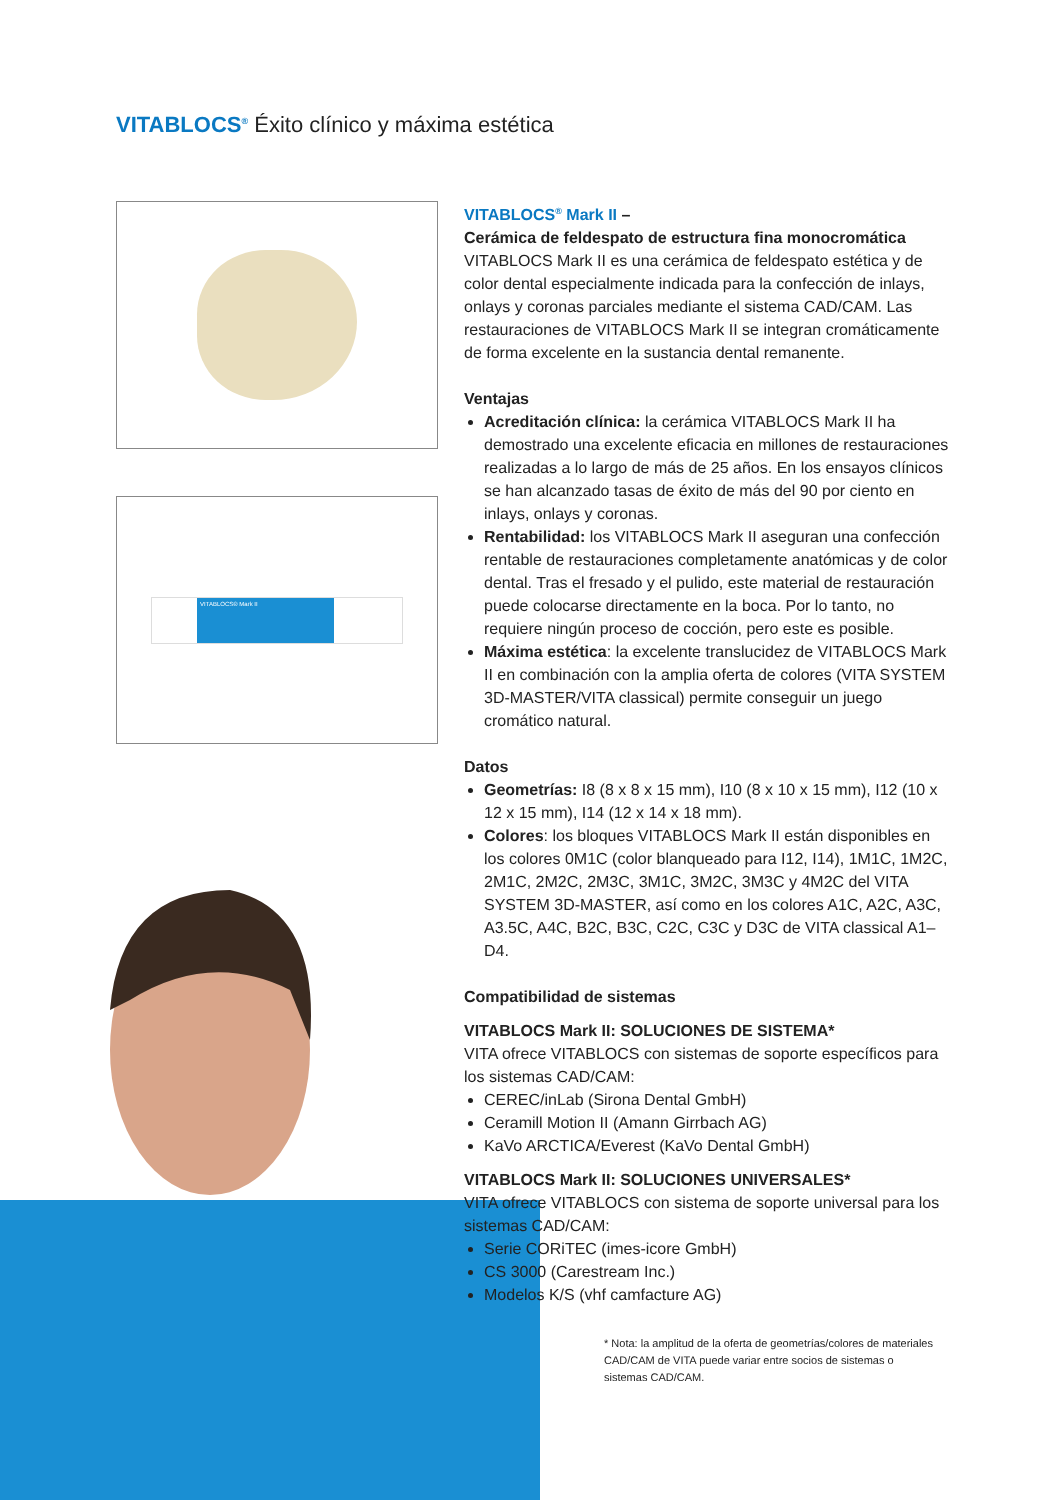VITABLOCS<sup>®</sup> Éxito clínico y máxima estética
VITABLOCS® Mark II
VITABLOCS<sup>®</sup> Mark II –
Cerámica de feldespato de estructura fina monocromática
VITABLOCS Mark II es una cerámica de feldespato estética y de color dental especialmente indicada para la confección de inlays, onlays y coronas parciales mediante el sistema CAD/CAM. Las restauraciones de VITABLOCS Mark II se integran cromáticamente de forma excelente en la sustancia dental remanente.
Ventajas
Acreditación clínica: la cerámica VITABLOCS Mark II ha demostrado una excelente eficacia en millones de restauraciones realizadas a lo largo de más de 25 años. En los ensayos clínicos se han alcanzado tasas de éxito de más del 90 por ciento en inlays, onlays y coronas.
Rentabilidad: los VITABLOCS Mark II aseguran una confección rentable de restauraciones completamente anatómicas y de color dental. Tras el fresado y el pulido, este material de restauración puede colocarse directamente en la boca. Por lo tanto, no requiere ningún proceso de cocción, pero este es posible.
Máxima estética: la excelente translucidez de VITABLOCS Mark II en combinación con la amplia oferta de colores (VITA SYSTEM 3D-MASTER/VITA classical) permite conseguir un juego cromático natural.
Datos
Geometrías: I8 (8 x 8 x 15 mm), I10 (8 x 10 x 15 mm), I12 (10 x 12 x 15 mm), I14 (12 x 14 x 18 mm).
Colores: los bloques VITABLOCS Mark II están disponibles en los colores 0M1C (color blanqueado para I12, I14), 1M1C, 1M2C, 2M1C, 2M2C, 2M3C, 3M1C, 3M2C, 3M3C y 4M2C del VITA SYSTEM 3D-MASTER, así como en los colores A1C, A2C, A3C, A3.5C, A4C, B2C, B3C, C2C, C3C y D3C de VITA classical A1–D4.
Compatibilidad de sistemas
VITABLOCS Mark II: SOLUCIONES DE SISTEMA*
VITA ofrece VITABLOCS con sistemas de soporte específicos para los sistemas CAD/CAM:
CEREC/inLab (Sirona Dental GmbH)
Ceramill Motion II (Amann Girrbach AG)
KaVo ARCTICA/Everest (KaVo Dental GmbH)
VITABLOCS Mark II: SOLUCIONES UNIVERSALES*
VITA ofrece VITABLOCS con sistema de soporte universal para los sistemas CAD/CAM:
Serie CORiTEC (imes-icore GmbH)
CS 3000 (Carestream Inc.)
Modelos K/S (vhf camfacture AG)
* Nota: la amplitud de la oferta de geometrías/colores de materiales CAD/CAM de VITA puede variar entre socios de sistemas o sistemas CAD/CAM.